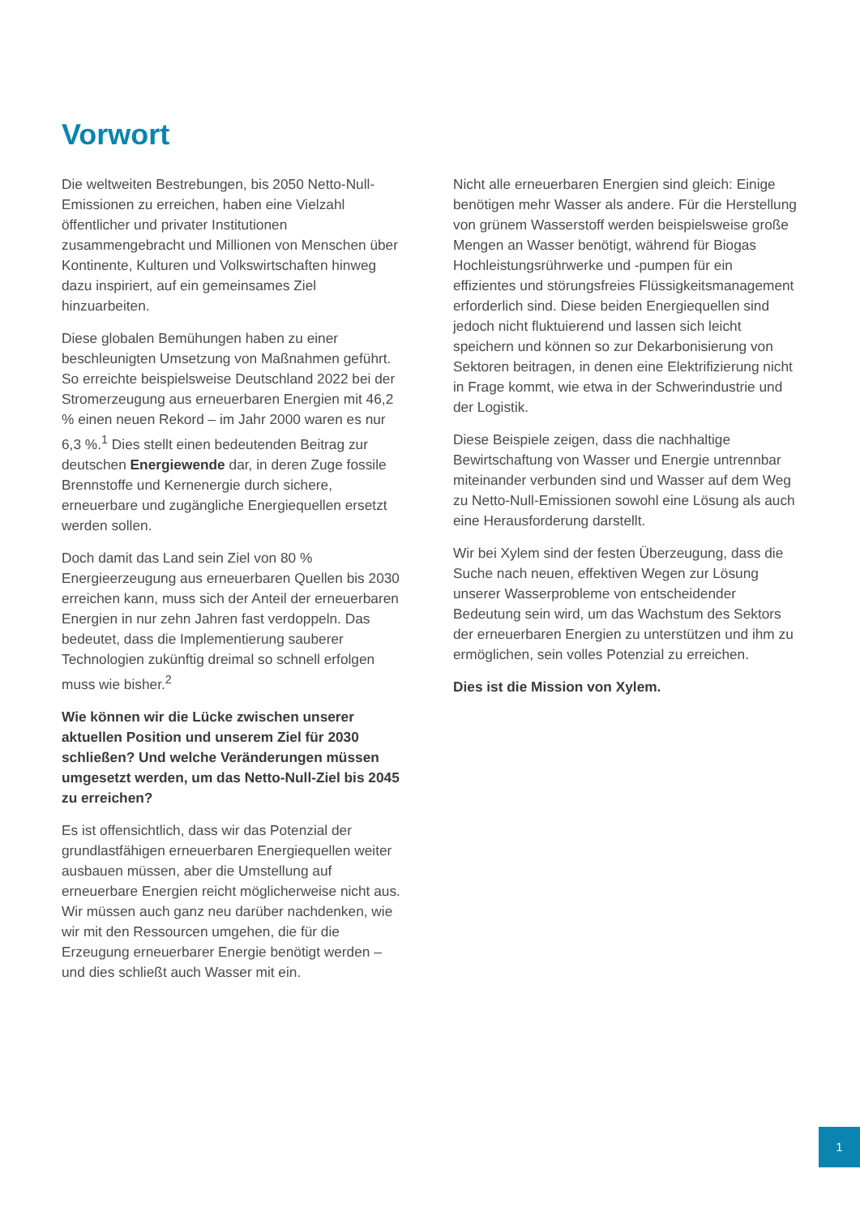Vorwort
Die weltweiten Bestrebungen, bis 2050 Netto-Null-Emissionen zu erreichen, haben eine Vielzahl öffentlicher und privater Institutionen zusammengebracht und Millionen von Menschen über Kontinente, Kulturen und Volkswirtschaften hinweg dazu inspiriert, auf ein gemeinsames Ziel hinzuarbeiten.
Diese globalen Bemühungen haben zu einer beschleunigten Umsetzung von Maßnahmen geführt. So erreichte beispielsweise Deutschland 2022 bei der Stromerzeugung aus erneuerbaren Energien mit 46,2 % einen neuen Rekord – im Jahr 2000 waren es nur 6,3 %.<sup>1</sup> Dies stellt einen bedeutenden Beitrag zur deutschen Energiewende dar, in deren Zuge fossile Brennstoffe und Kernenergie durch sichere, erneuerbare und zugängliche Energiequellen ersetzt werden sollen.
Doch damit das Land sein Ziel von 80 % Energieerzeugung aus erneuerbaren Quellen bis 2030 erreichen kann, muss sich der Anteil der erneuerbaren Energien in nur zehn Jahren fast verdoppeln. Das bedeutet, dass die Implementierung sauberer Technologien zukünftig dreimal so schnell erfolgen muss wie bisher.<sup>2</sup>
Wie können wir die Lücke zwischen unserer aktuellen Position und unserem Ziel für 2030 schließen? Und welche Veränderungen müssen umgesetzt werden, um das Netto-Null-Ziel bis 2045 zu erreichen?
Es ist offensichtlich, dass wir das Potenzial der grundlastfähigen erneuerbaren Energiequellen weiter ausbauen müssen, aber die Umstellung auf erneuerbare Energien reicht möglicherweise nicht aus. Wir müssen auch ganz neu darüber nachdenken, wie wir mit den Ressourcen umgehen, die für die Erzeugung erneuerbarer Energie benötigt werden – und dies schließt auch Wasser mit ein.
Nicht alle erneuerbaren Energien sind gleich: Einige benötigen mehr Wasser als andere. Für die Herstellung von grünem Wasserstoff werden beispielsweise große Mengen an Wasser benötigt, während für Biogas Hochleistungsrührwerke und -pumpen für ein effizientes und störungsfreies Flüssigkeitsmanagement erforderlich sind. Diese beiden Energiequellen sind jedoch nicht fluktuierend und lassen sich leicht speichern und können so zur Dekarbonisierung von Sektoren beitragen, in denen eine Elektrifizierung nicht in Frage kommt, wie etwa in der Schwerindustrie und der Logistik.
Diese Beispiele zeigen, dass die nachhaltige Bewirtschaftung von Wasser und Energie untrennbar miteinander verbunden sind und Wasser auf dem Weg zu Netto-Null-Emissionen sowohl eine Lösung als auch eine Herausforderung darstellt.
Wir bei Xylem sind der festen Überzeugung, dass die Suche nach neuen, effektiven Wegen zur Lösung unserer Wasserprobleme von entscheidender Bedeutung sein wird, um das Wachstum des Sektors der erneuerbaren Energien zu unterstützen und ihm zu ermöglichen, sein volles Potenzial zu erreichen.
Dies ist die Mission von Xylem.
1